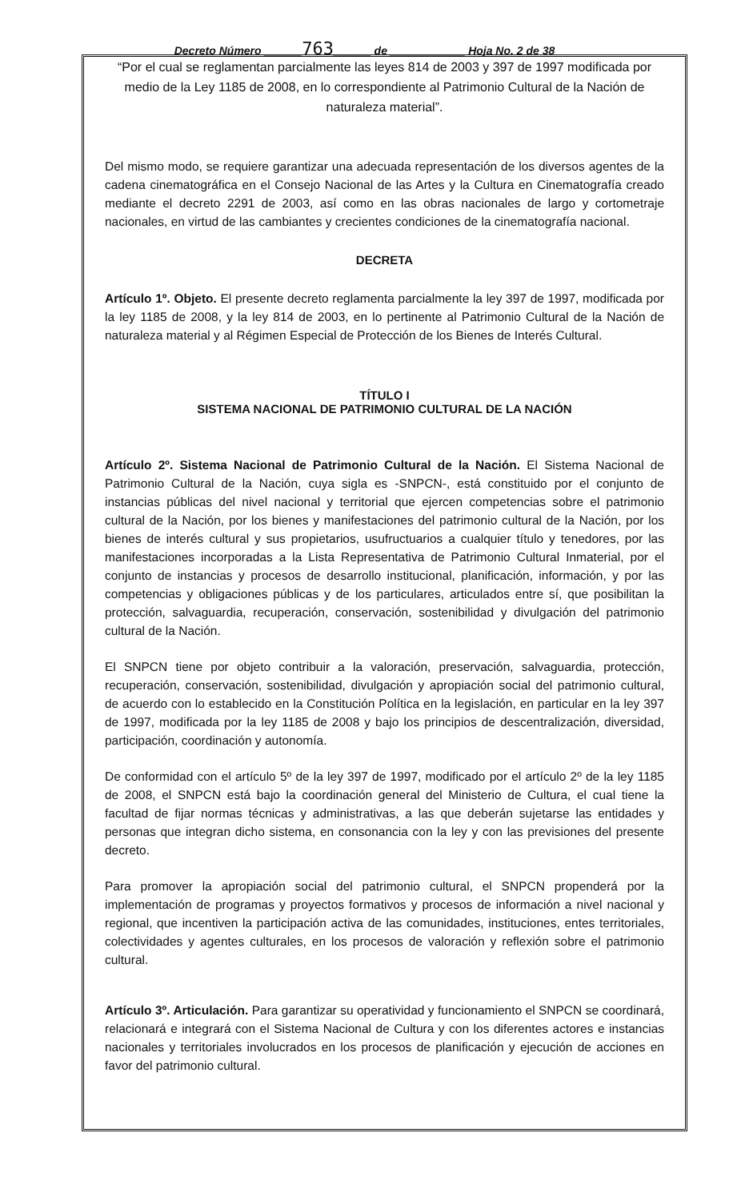Decreto Número ______763______ de ____________ Hoja No. 2 de 38
“Por el cual se reglamentan parcialmente las leyes 814 de 2003 y 397 de 1997 modificada por medio de la Ley 1185 de 2008, en lo correspondiente al Patrimonio Cultural de la Nación de naturaleza material”.
Del mismo modo, se requiere garantizar una adecuada representación de los diversos agentes de la cadena cinematográfica en el Consejo Nacional de las Artes y la Cultura en Cinematografía creado mediante el decreto 2291 de 2003, así como en las obras nacionales de largo y cortometraje nacionales, en virtud de las cambiantes y crecientes condiciones de la cinematografía nacional.
DECRETA
Artículo 1º. Objeto. El presente decreto reglamenta parcialmente la ley 397 de 1997, modificada por la ley 1185 de 2008, y la ley 814 de 2003, en lo pertinente al Patrimonio Cultural de la Nación de naturaleza material y al Régimen Especial de Protección de los Bienes de Interés Cultural.
TÍTULO I
SISTEMA NACIONAL DE PATRIMONIO CULTURAL DE LA NACIÓN
Artículo 2º. Sistema Nacional de Patrimonio Cultural de la Nación. El Sistema Nacional de Patrimonio Cultural de la Nación, cuya sigla es -SNPCN-, está constituido por el conjunto de instancias públicas del nivel nacional y territorial que ejercen competencias sobre el patrimonio cultural de la Nación, por los bienes y manifestaciones del patrimonio cultural de la Nación, por los bienes de interés cultural y sus propietarios, usufructuarios a cualquier título y tenedores, por las manifestaciones incorporadas a la Lista Representativa de Patrimonio Cultural Inmaterial, por el conjunto de instancias y procesos de desarrollo institucional, planificación, información, y por las competencias y obligaciones públicas y de los particulares, articulados entre sí, que posibilitan la protección, salvaguardia, recuperación, conservación, sostenibilidad y divulgación del patrimonio cultural de la Nación.
El SNPCN tiene por objeto contribuir a la valoración, preservación, salvaguardia, protección, recuperación, conservación, sostenibilidad, divulgación y apropiación social del patrimonio cultural, de acuerdo con lo establecido en la Constitución Política en la legislación, en particular en la ley 397 de 1997, modificada por la ley 1185 de 2008 y bajo los principios de descentralización, diversidad, participación, coordinación y autonomía.
De conformidad con el artículo 5º de la ley 397 de 1997, modificado por el artículo 2º de la ley 1185 de 2008, el SNPCN está bajo la coordinación general del Ministerio de Cultura, el cual tiene la facultad de fijar normas técnicas y administrativas, a las que deberán sujetarse las entidades y personas que integran dicho sistema, en consonancia con la ley y con las previsiones del presente decreto.
Para promover la apropiación social del patrimonio cultural, el SNPCN propenderá por la implementación de programas y proyectos formativos y procesos de información a nivel nacional y regional, que incentiven la participación activa de las comunidades, instituciones, entes territoriales, colectividades y agentes culturales, en los procesos de valoración y reflexión sobre el patrimonio cultural.
Artículo 3º. Articulación. Para garantizar su operatividad y funcionamiento el SNPCN se coordinará, relacionará e integrará con el Sistema Nacional de Cultura y con los diferentes actores e instancias nacionales y territoriales involucrados en los procesos de planificación y ejecución de acciones en favor del patrimonio cultural.